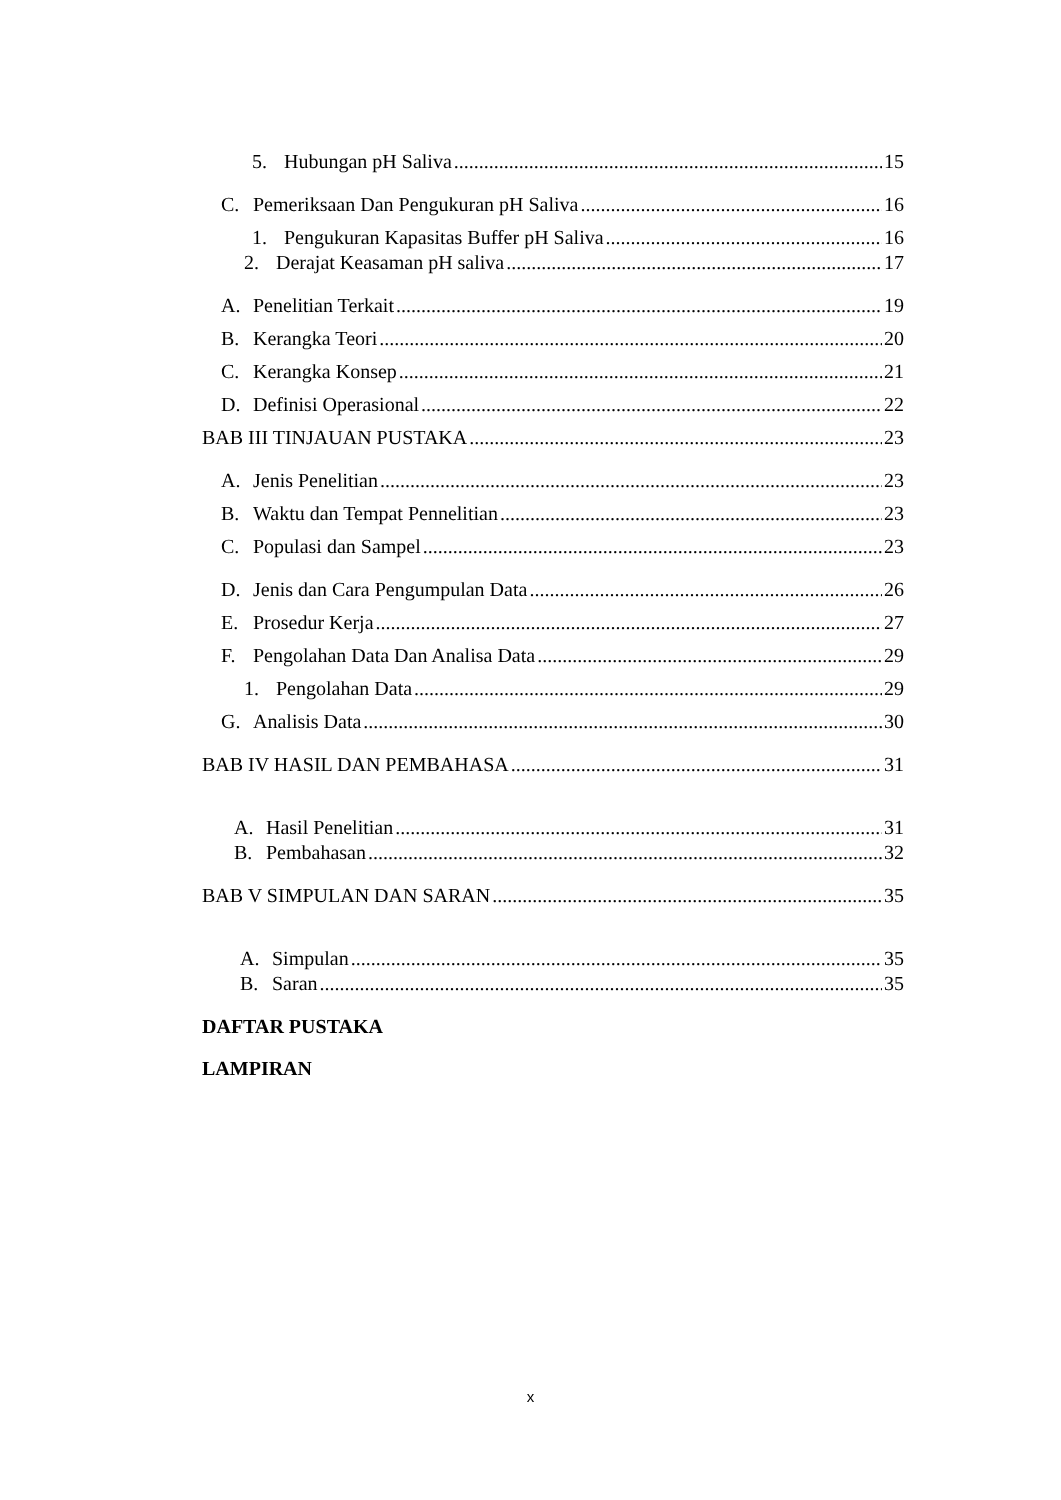5. Hubungan pH Saliva 15
C. Pemeriksaan Dan Pengukuran pH Saliva 16
1. Pengukuran Kapasitas Buffer pH Saliva 16
2. Derajat Keasaman pH saliva 17
A. Penelitian Terkait 19
B. Kerangka Teori 20
C. Kerangka Konsep 21
D. Definisi Operasional 22
BAB III TINJAUAN PUSTAKA 23
A. Jenis Penelitian 23
B. Waktu dan Tempat Pennelitian 23
C. Populasi dan Sampel 23
D. Jenis dan Cara Pengumpulan Data 26
E. Prosedur Kerja 27
F. Pengolahan Data Dan Analisa Data 29
1. Pengolahan Data 29
G. Analisis Data 30
BAB IV HASIL DAN PEMBAHASA 31
A. Hasil Penelitian 31
B. Pembahasan 32
BAB V SIMPULAN DAN SARAN 35
A. Simpulan 35
B. Saran 35
DAFTAR PUSTAKA
LAMPIRAN
x